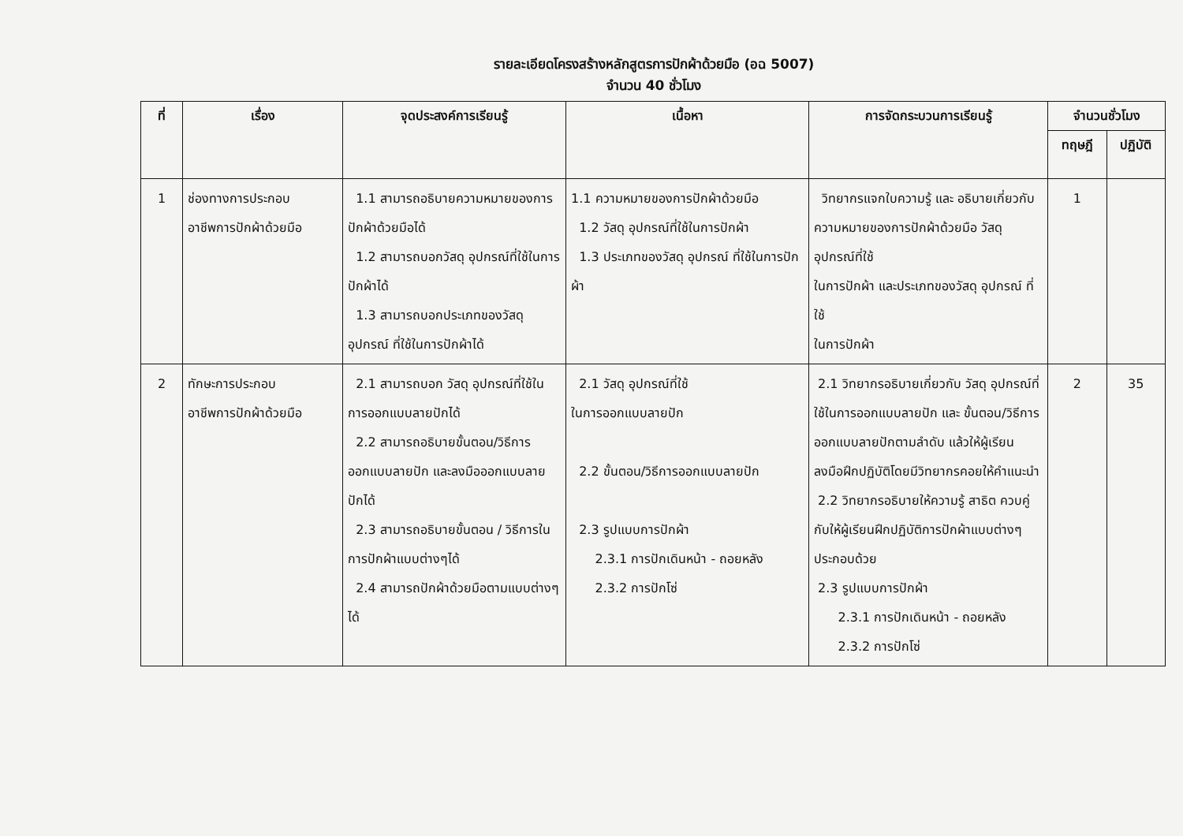รายละเอียดโครงสร้างหลักสูตรการปักผ้าด้วยมือ (อฉ 5007)
จำนวน 40 ชั่วโมง
| ที่ | เรื่อง | จุดประสงค์การเรียนรู้ | เนื้อหา | การจัดกระบวนการเรียนรู้ | จำนวนชั่วโมง | |
| --- | --- | --- | --- | --- | --- | --- |
| | | | | | ทฤษฎี | ปฏิบัติ |
| 1 | ช่องทางการประกอบ อาชีพการปักผ้าด้วยมือ | 1.1 สามารถอธิบายความหมายของการปักผ้าด้วยมือได้ 1.2 สามารถบอกวัสดุ อุปกรณ์ที่ใช้ในการปักผ้าได้ 1.3 สามารถบอกประเภทของวัสดุ อุปกรณ์ ที่ใช้ในการปักผ้าได้ | 1.1 ความหมายของการปักผ้าด้วยมือ 1.2 วัสดุ อุปกรณ์ที่ใช้ในการปักผ้า 1.3 ประเภทของวัสดุ อุปกรณ์ ที่ใช้ในการปักผ้า | วิทยากรแจกใบความรู้ และ อธิบายเกี่ยวกับ ความหมายของการปักผ้าด้วยมือ วัสดุ อุปกรณ์ที่ใช้ ในการปักผ้า และประเภทของวัสดุ อุปกรณ์ ที่ใช้ ในการปักผ้า | 1 | |
| 2 | ทักษะการประกอบ อาชีพการปักผ้าด้วยมือ | 2.1 สามารถบอก วัสดุ อุปกรณ์ที่ใช้ในการออกแบบลายปักได้ 2.2 สามารถอธิบายขั้นตอน/วิธีการออกแบบลายปัก และลงมือออกแบบลายปักได้ 2.3 สามารถอธิบายขั้นตอน / วิธีการในการปักผ้าแบบต่างๆได้ 2.4 สามารถปักผ้าด้วยมือตามแบบต่างๆได้ | 2.1 วัสดุ อุปกรณ์ที่ใช้ ในการออกแบบลายปัก 2.2 ขั้นตอน/วิธีการออกแบบลายปัก 2.3 รูปแบบการปักผ้า 2.3.1 การปักเดินหน้า - ถอยหลัง 2.3.2 การปักโซ่ | 2.1 วิทยากรอธิบายเกี่ยวกับ วัสดุ อุปกรณ์ที่ใช้ในการออกแบบลายปัก และ ขั้นตอน/วิธีการออกแบบลายปักตามลำดับ แล้วให้ผู้เรียนลงมือฝึกปฏิบัติโดยมีวิทยากรคอยให้คำแนะนำ 2.2 วิทยากรอธิบายให้ความรู้ สาธิต ควบคู่กับให้ผู้เรียนฝึกปฏิบัติการปักผ้าแบบต่างๆ ประกอบด้วย 2.3 รูปแบบการปักผ้า 2.3.1 การปักเดินหน้า - ถอยหลัง 2.3.2 การปักโซ่ | 2 | 35 |